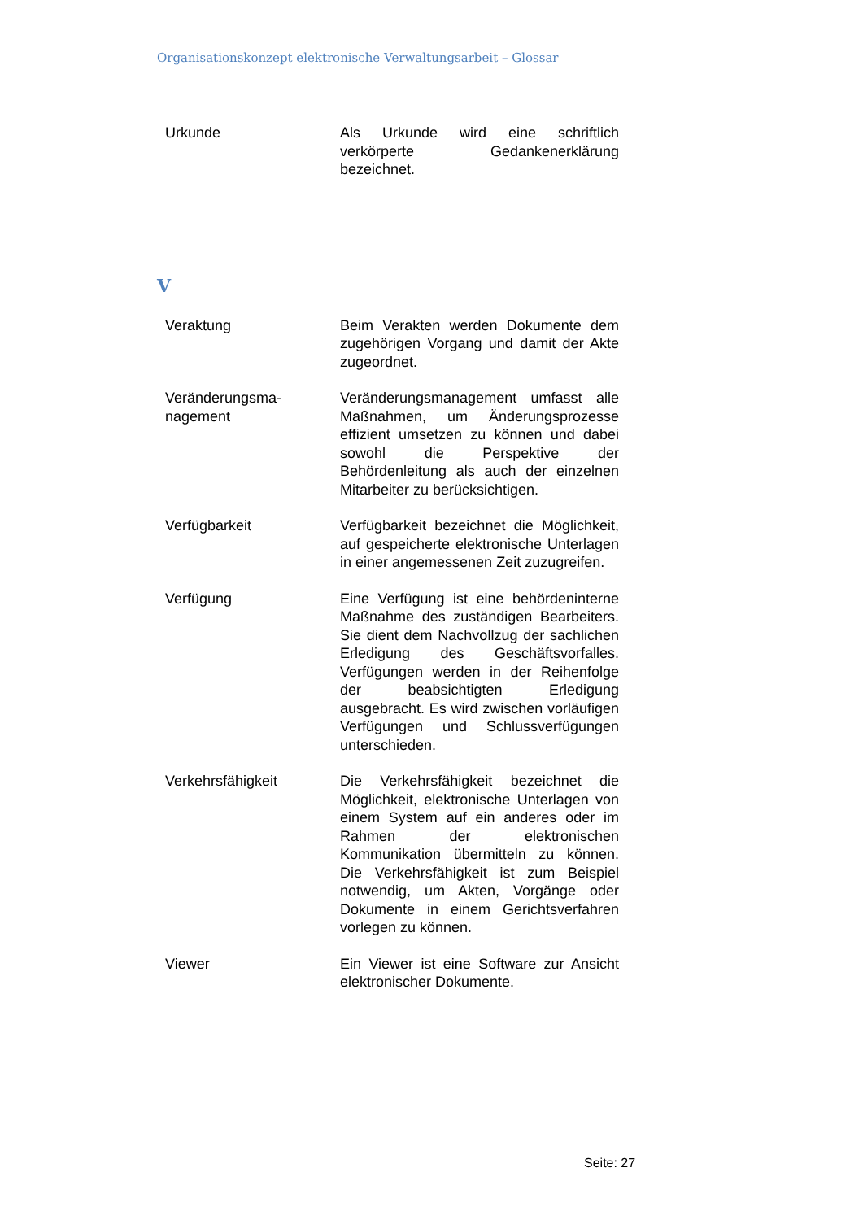Organisationskonzept elektronische Verwaltungsarbeit – Glossar
Urkunde Als Urkunde wird eine schriftlich verkörperte Gedankenerklärung bezeichnet.
V
Veraktung Beim Verakten werden Dokumente dem zugehörigen Vorgang und damit der Akte zugeordnet.
Veränderungsma-
nagement
Veränderungsmanagement umfasst alle Maßnahmen, um Änderungsprozesse effizient umsetzen zu können und dabei sowohl die Perspektive der Behördenleitung als auch der einzelnen Mitarbeiter zu berücksichtigen.
Verfügbarkeit Verfügbarkeit bezeichnet die Möglichkeit, auf gespeicherte elektronische Unterlagen in einer angemessenen Zeit zuzugreifen.
Verfügung Eine Verfügung ist eine behördeninterne Maßnahme des zuständigen Bearbeiters. Sie dient dem Nachvollzug der sachlichen Erledigung des Geschäftsvorfalles. Verfügungen werden in der Reihenfolge der beabsichtigten Erledigung ausgebracht. Es wird zwischen vorläufigen Verfügungen und Schlussverfügungen unterschieden.
Verkehrsfähigkeit Die Verkehrsfähigkeit bezeichnet die Möglichkeit, elektronische Unterlagen von einem System auf ein anderes oder im Rahmen der elektronischen Kommunikation übermitteln zu können. Die Verkehrsfähigkeit ist zum Beispiel notwendig, um Akten, Vorgänge oder Dokumente in einem Gerichtsverfahren vorlegen zu können.
Viewer Ein Viewer ist eine Software zur Ansicht elektronischer Dokumente.
Seite: 27